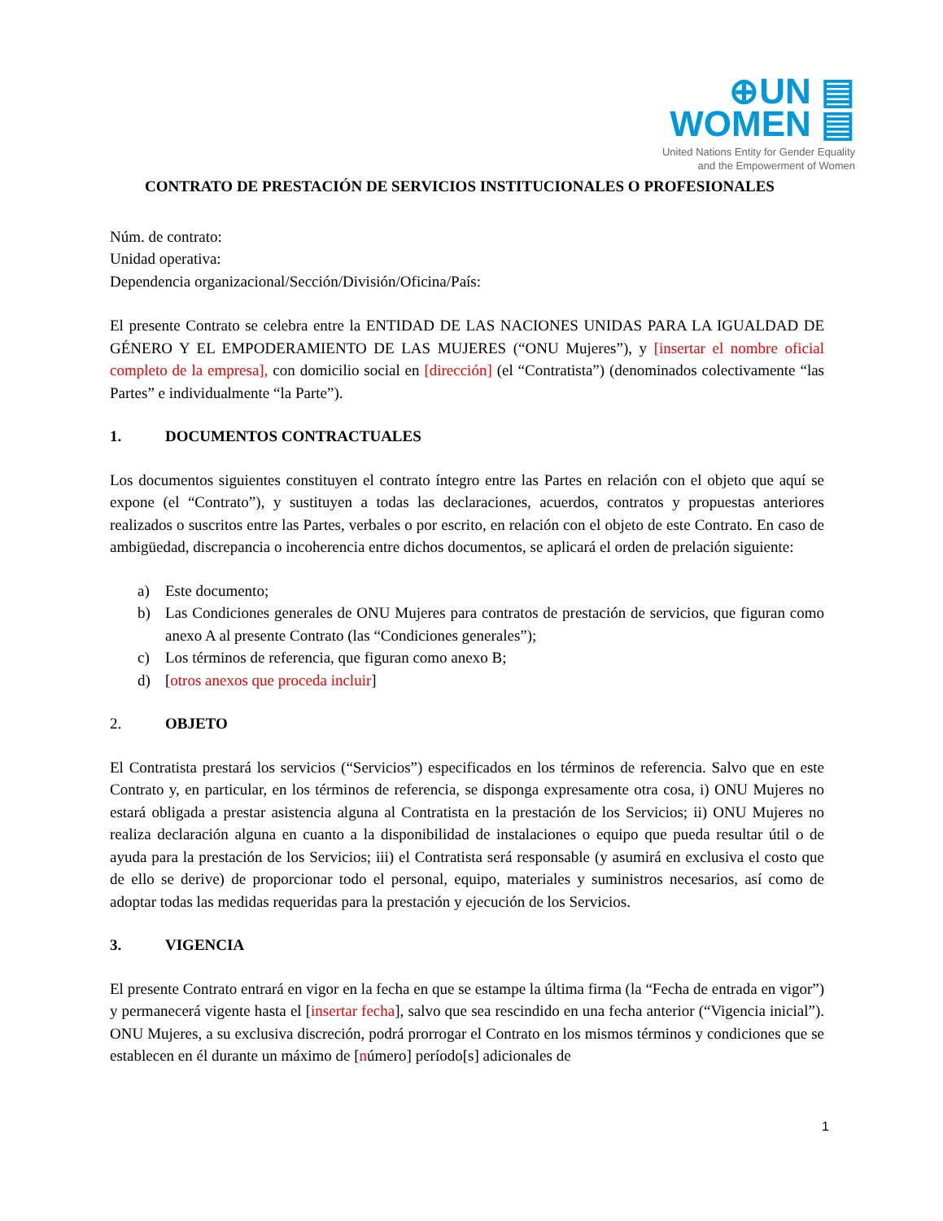⊕UN ▤
WOMEN ▤
United Nations Entity for Gender Equality
and the Empowerment of Women
CONTRATO DE PRESTACIÓN DE SERVICIOS INSTITUCIONALES O PROFESIONALES
Núm. de contrato:
Unidad operativa:
Dependencia organizacional/Sección/División/Oficina/País:
El presente Contrato se celebra entre la ENTIDAD DE LAS NACIONES UNIDAS PARA LA IGUALDAD DE GÉNERO Y EL EMPODERAMIENTO DE LAS MUJERES (“ONU Mujeres”), y [insertar el nombre oficial completo de la empresa], con domicilio social en [dirección] (el “Contratista”) (denominados colectivamente “las Partes” e individualmente “la Parte”).
1. DOCUMENTOS CONTRACTUALES
Los documentos siguientes constituyen el contrato íntegro entre las Partes en relación con el objeto que aquí se expone (el “Contrato”), y sustituyen a todas las declaraciones, acuerdos, contratos y propuestas anteriores realizados o suscritos entre las Partes, verbales o por escrito, en relación con el objeto de este Contrato. En caso de ambigüedad, discrepancia o incoherencia entre dichos documentos, se aplicará el orden de prelación siguiente:
a) Este documento;
b) Las Condiciones generales de ONU Mujeres para contratos de prestación de servicios, que figuran como anexo A al presente Contrato (las “Condiciones generales”);
c) Los términos de referencia, que figuran como anexo B;
d) [otros anexos que proceda incluir]
2. OBJETO
El Contratista prestará los servicios (“Servicios”) especificados en los términos de referencia. Salvo que en este Contrato y, en particular, en los términos de referencia, se disponga expresamente otra cosa, i) ONU Mujeres no estará obligada a prestar asistencia alguna al Contratista en la prestación de los Servicios; ii) ONU Mujeres no realiza declaración alguna en cuanto a la disponibilidad de instalaciones o equipo que pueda resultar útil o de ayuda para la prestación de los Servicios; iii) el Contratista será responsable (y asumirá en exclusiva el costo que de ello se derive) de proporcionar todo el personal, equipo, materiales y suministros necesarios, así como de adoptar todas las medidas requeridas para la prestación y ejecución de los Servicios.
3. VIGENCIA
El presente Contrato entrará en vigor en la fecha en que se estampe la última firma (la “Fecha de entrada en vigor”) y permanecerá vigente hasta el [insertar fecha], salvo que sea rescindido en una fecha anterior (“Vigencia inicial”). ONU Mujeres, a su exclusiva discreción, podrá prorrogar el Contrato en los mismos términos y condiciones que se establecen en él durante un máximo de [número] período[s] adicionales de
1